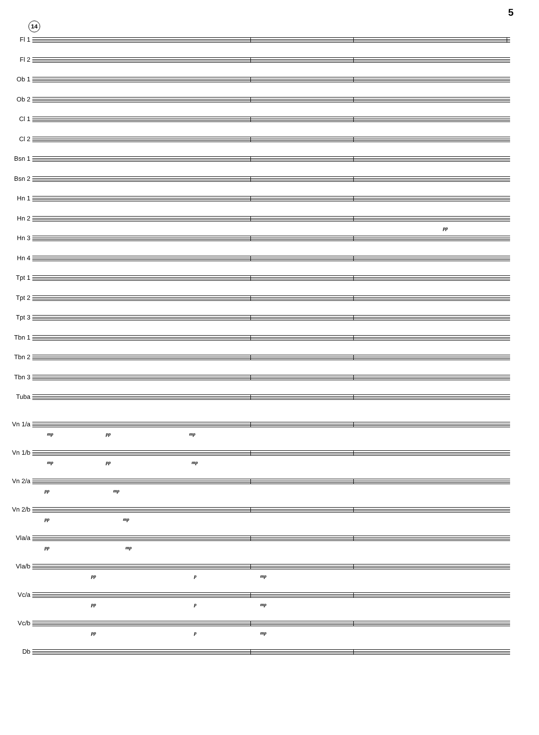5
14
Fl 1
Fl 2
Ob 1
Ob 2
Cl 1
Cl 2
Bsn 1
Bsn 2
Hn 1
Hn 2
pp
Hn 3
Hn 4
Tpt 1
Tpt 2
Tpt 3
Tbn 1
Tbn 2
Tbn 3
Tuba
Vn 1/a
mp pp mp
Vn 1/b
mp pp mp
Vn 2/a
pp mp
Vn 2/b
pp mp
Vla/a
pp mp
Vla/b
pp p mp
Vc/a
pp p mp
Vc/b
pp p mp
Db